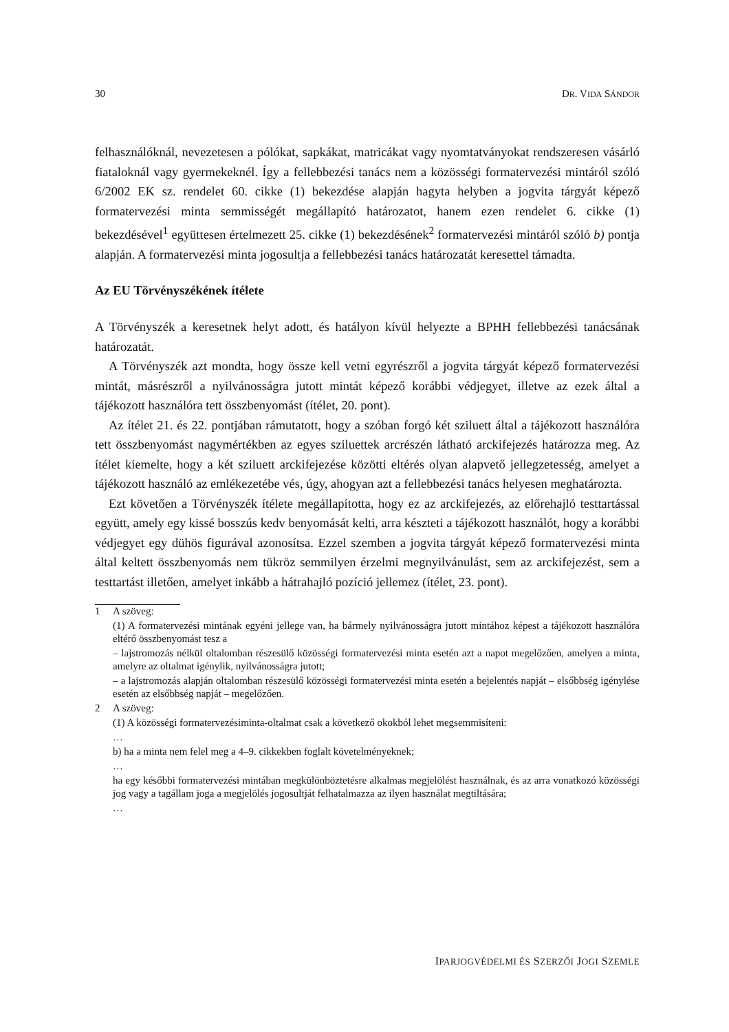30 DR. VIDA SÁNDOR
felhasználóknál, nevezetesen a pólókat, sapkákat, matricákat vagy nyomtatványokat rendszeresen vásárló fiataloknál vagy gyermekeknél. Így a fellebbezési tanács nem a közösségi formatervezési mintáról szóló 6/2002 EK sz. rendelet 60. cikke (1) bekezdése alapján hagyta helyben a jogvita tárgyát képező formatervezési minta semmisségét megállapító határozatot, hanem ezen rendelet 6. cikke (1) bekezdésével<sup>1</sup> együttesen értelmezett 25. cikke (1) bekezdésének<sup>2</sup> formatervezési mintáról szóló b) pontja alapján. A formatervezési minta jogosultja a fellebbezési tanács határozatát keresettel támadta.
Az EU Törvényszékének ítélete
A Törvényszék a keresetnek helyt adott, és hatályon kívül helyezte a BPHH fellebbezési tanácsának határozatát.
A Törvényszék azt mondta, hogy össze kell vetni egyrészről a jogvita tárgyát képező formatervezési mintát, másrészről a nyilvánosságra jutott mintát képező korábbi védjegyet, illetve az ezek által a tájékozott használóra tett összbenyomást (ítélet, 20. pont).
Az ítélet 21. és 22. pontjában rámutatott, hogy a szóban forgó két sziluett által a tájékozott használóra tett összbenyomást nagymértékben az egyes sziluettek arcrészén látható arckifejezés határozza meg. Az ítélet kiemelte, hogy a két sziluett arckifejezése közötti eltérés olyan alapvető jellegzetesség, amelyet a tájékozott használó az emlékezetébe vés, úgy, ahogyan azt a fellebbezési tanács helyesen meghatározta.
Ezt követően a Törvényszék ítélete megállapította, hogy ez az arckifejezés, az előrehajló testtartással együtt, amely egy kissé bosszús kedv benyomását kelti, arra készteti a tájékozott használót, hogy a korábbi védjegyet egy dühös figurával azonosítsa. Ezzel szemben a jogvita tárgyát képező formatervezési minta által keltett összbenyomás nem tükröz semmilyen érzelmi megnyilvánulást, sem az arckifejezést, sem a testtartást illetően, amelyet inkább a hátrahajló pozíció jellemez (ítélet, 23. pont).
1 A szöveg:
(1) A formatervezési mintának egyéni jellege van, ha bármely nyilvánosságra jutott mintához képest a tájékozott használóra eltérő összbenyomást tesz a
– lajstromozás nélkül oltalomban részesülő közösségi formatervezési minta esetén azt a napot megelőzően, amelyen a minta, amelyre az oltalmat igénylik, nyilvánosságra jutott;
– a lajstromozás alapján oltalomban részesülő közösségi formatervezési minta esetén a bejelentés napját – elsőbbség igénylése esetén az elsőbbség napját – megelőzően.
2 A szöveg:
(1) A közösségi formatervezésiminta-oltalmat csak a következő okokból lehet megsemmisíteni:
…
b) ha a minta nem felel meg a 4–9. cikkekben foglalt követelményeknek;
…
ha egy későbbi formatervezési mintában megkülönböztetésre alkalmas megjelölést használnak, és az arra vonatkozó közösségi jog vagy a tagállam joga a megjelölés jogosultját felhatalmazza az ilyen használat megtiltására;
…
IPARJOGVÉDELMI ÉS SZERZŐI JOGI SZEMLE